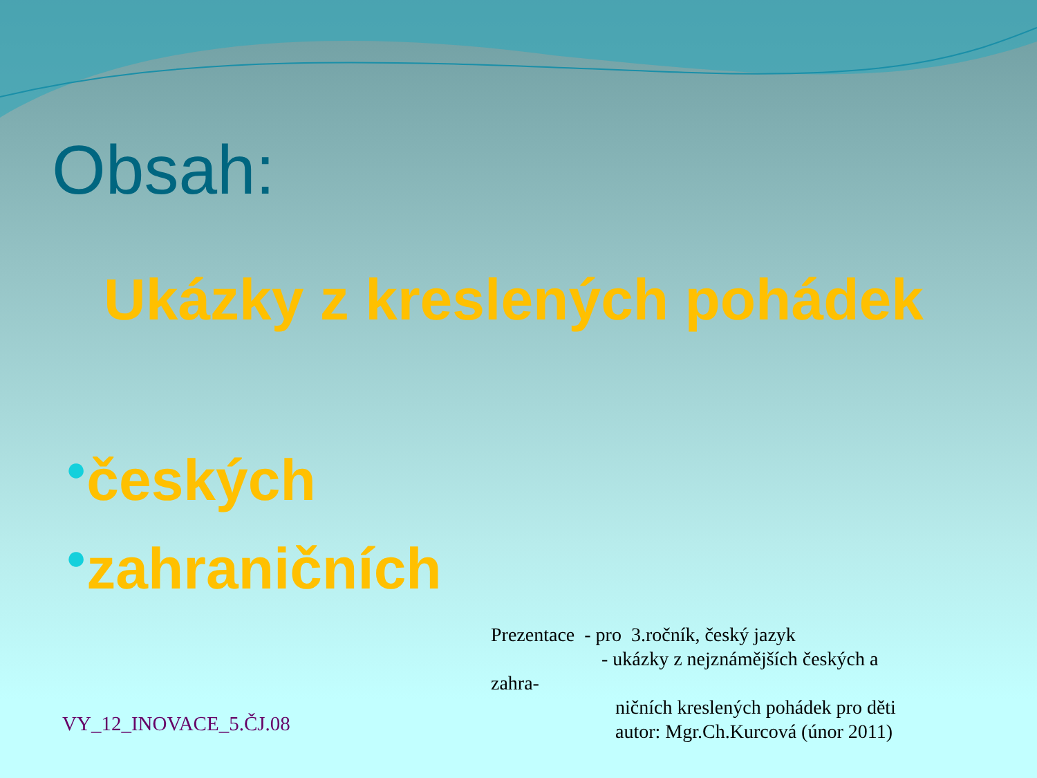Obsah:
Ukázky z kreslených pohádek
●českých
●zahraničních
VY_12_INOVACE_5.ČJ.08
Prezentace - pro 3.ročník, český jazyk
- ukázky z nejznámějších českých a
zahra-
ničních kreslených pohádek pro děti
autor: Mgr.Ch.Kurcová (únor 2011)